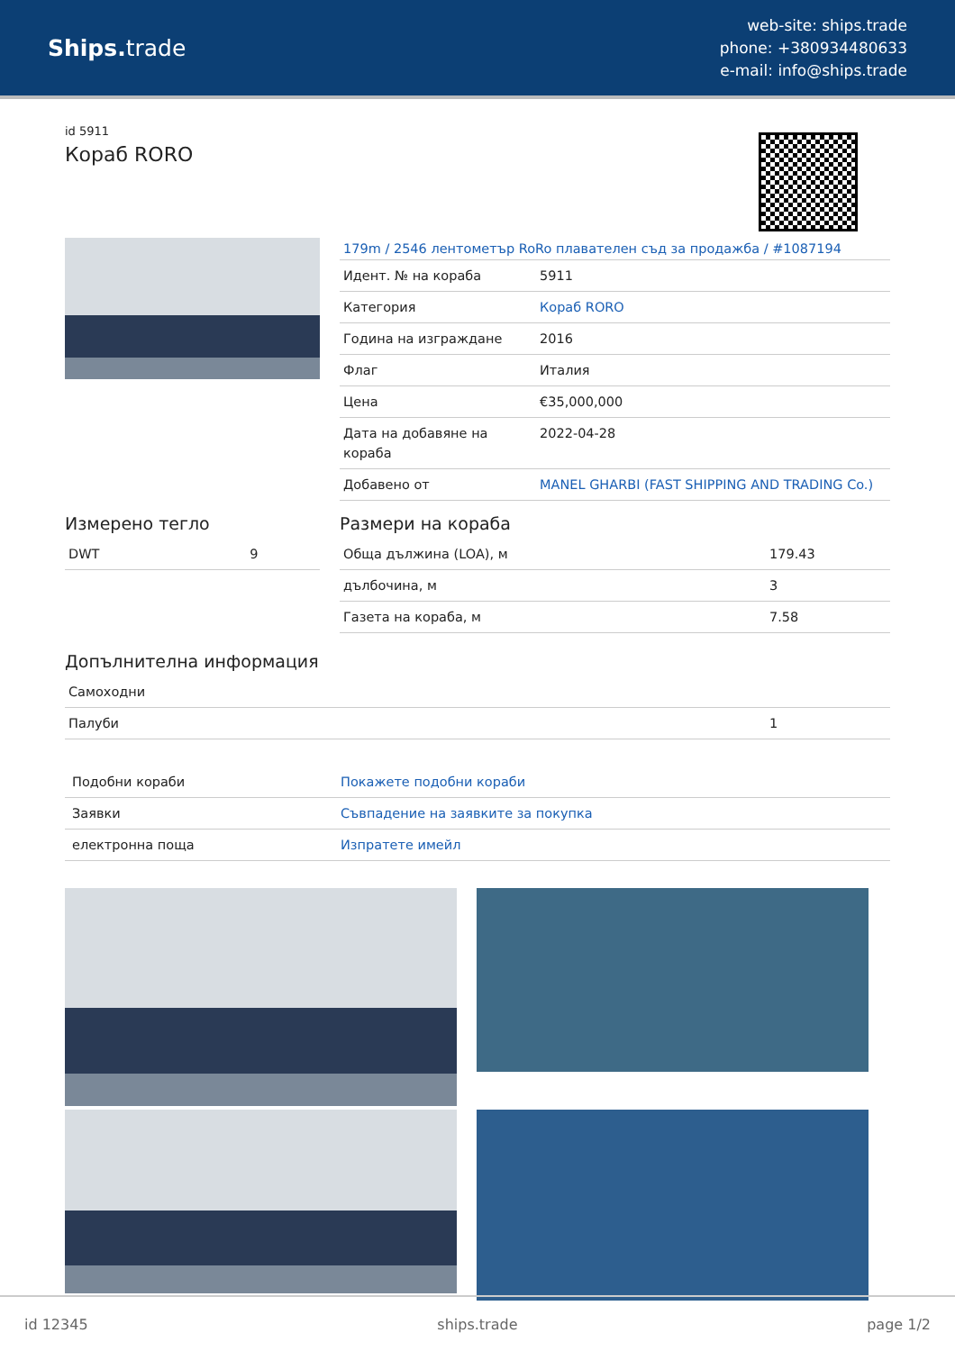Ships. trade
web-site: ships.trade
phone: +380934480633
e-mail: info@ships.trade
id 5911
Кораб RORO
179m / 2546 лентометър RoRo плавателен съд за продажба / #1087194
| Идент. № на кораба | 5911 |
| Категория | Кораб RORO |
| Година на изграждане | 2016 |
| Флаг | Италия |
| Цена | €35,000,000 |
| Дата на добавяне на кораба | 2022-04-28 |
| Добавено от | MANEL GHARBI (FAST SHIPPING AND TRADING Co.) |
Измерено тегло
| DWT | 9 |
Размери на кораба
| Обща дължина (LOA), м | 179.43 |
| дълбочина, м | 3 |
| Газета на кораба, м | 7.58 |
Допълнителна информация
| Самоходни | |
| Палуби | 1 |
| Подобни кораби | Покажете подобни кораби |
| Заявки | Съвпадение на заявките за покупка |
| електронна поща | Изпратете имейл |
id 12345 ships.trade page 1/2